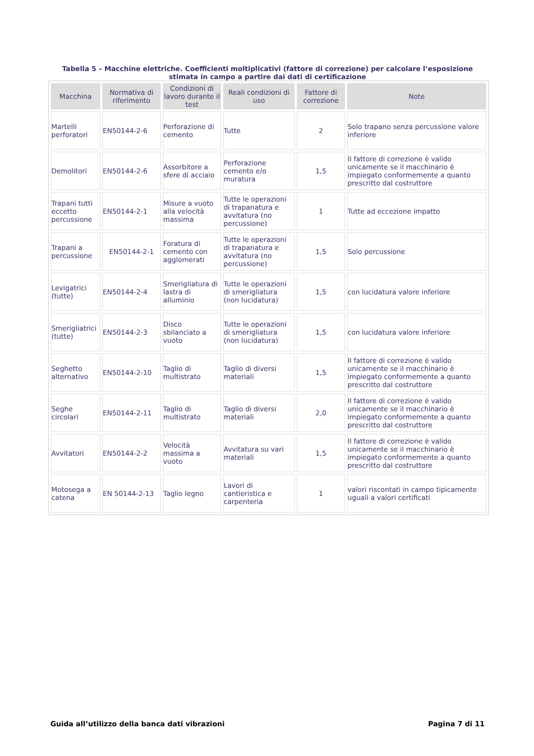Tabella 5 – Macchine elettriche. Coefficienti moltiplicativi (fattore di correzione) per calcolare l’esposizione stimata in campo a partire dai dati di certificazione
| Macchina | Normativa di riferimento | Condizioni di lavoro durante il test | Reali condizioni di uso | Fattore di correzione | Note |
| --- | --- | --- | --- | --- | --- |
| Martelli perforatori | EN50144-2-6 | Perforazione di cemento | Tutte | 2 | Solo trapano senza percussione valore inferiore |
| Demolitori | EN50144-2-6 | Assorbitore a sfere di acciaio | Perforazione cemento e/o muratura | 1,5 | Il fattore di correzione è valido unicamente se il macchinario è impiegato conformemente a quanto prescritto dal costruttore |
| Trapani tutti eccetto percussione | EN50144-2-1 | Misure a vuoto alla velocità massima | Tutte le operazioni di trapanatura e avvitatura (no percussione) | 1 | Tutte ad eccezione impatto |
| Trapani a percussione | EN50144-2-1 | Foratura di cemento con agglomerati | Tutte le operazioni di trapanatura e avvitatura (no percussione) | 1,5 | Solo percussione |
| Levigatrici (tutte) | EN50144-2-4 | Smerigliatura di lastra di alluminio | Tutte le operazioni di smerigliatura (non lucidatura) | 1,5 | con lucidatura valore inferiore |
| Smerigliatrici (tutte) | EN50144-2-3 | Disco sbilanciato a vuoto | Tutte le operazioni di smerigliatura (non lucidatura) | 1,5 | con lucidatura valore inferiore |
| Seghetto alternativo | EN50144-2-10 | Taglio di multistrato | Taglio di diversi materiali | 1,5 | Il fattore di correzione è valido unicamente se il macchinario è impiegato conformemente a quanto prescritto dal costruttore |
| Seghe circolari | EN50144-2-11 | Taglio di multistrato | Taglio di diversi materiali | 2,0 | Il fattore di correzione è valido unicamente se il macchinario è impiegato conformemente a quanto prescritto dal costruttore |
| Avvitatori | EN50144-2-2 | Velocità massima a vuoto | Avvitatura su vari materiali | 1,5 | Il fattore di correzione è valido unicamente se il macchinario è impiegato conformemente a quanto prescritto dal costruttore |
| Motosega a catena | EN 50144-2-13 | Taglio legno | Lavori di cantieristica e carpenteria | 1 | valori riscontati in campo tipicamente uguali a valori certificati |
Guida all’utilizzo della banca dati vibrazioni Pagina 7 di 11